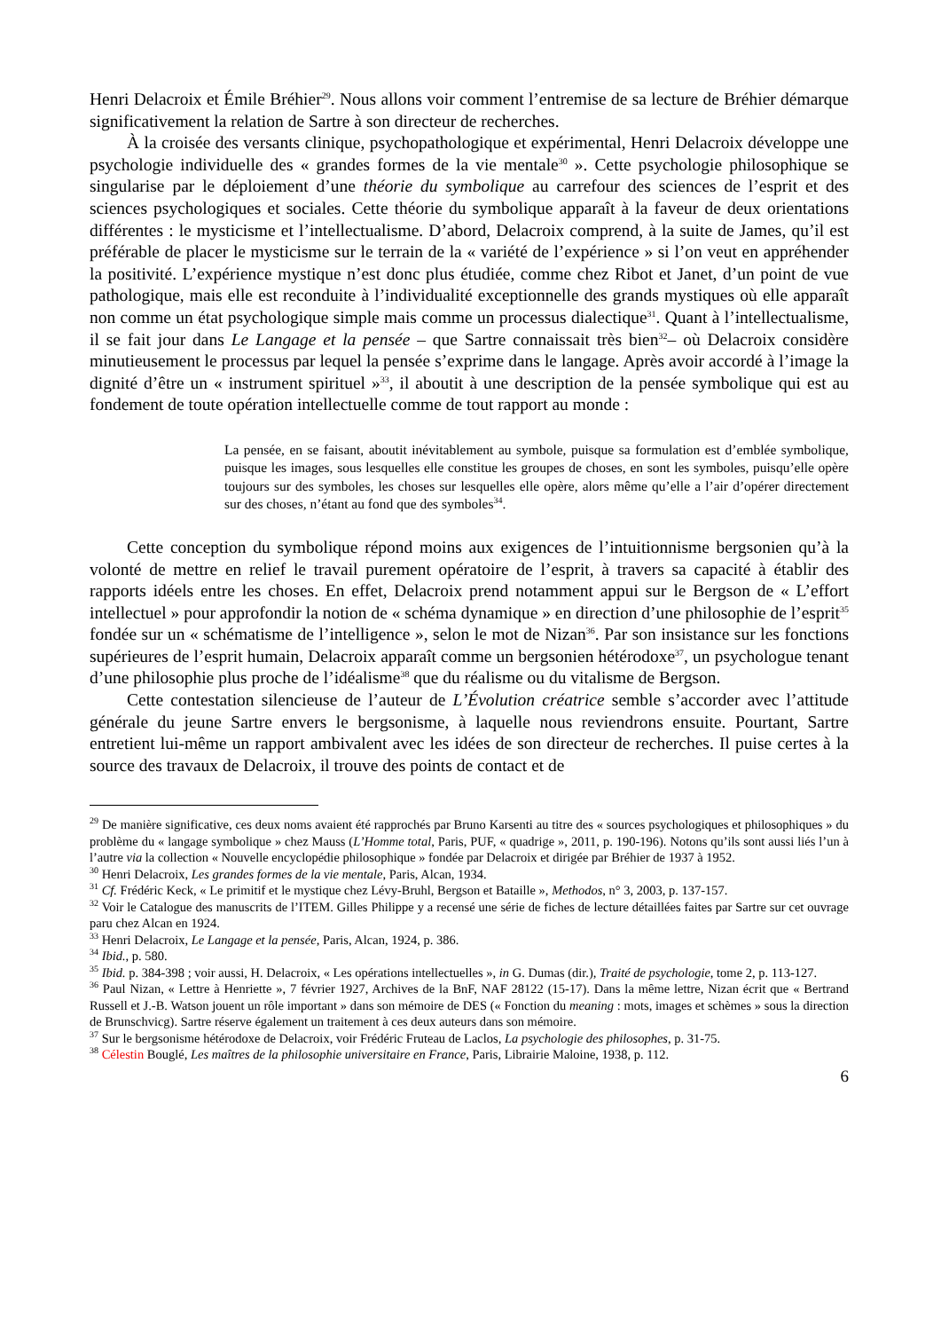Henri Delacroix et Émile Bréhier<sup>29</sup>. Nous allons voir comment l’entremise de sa lecture de Bréhier démarque significativement la relation de Sartre à son directeur de recherches.
À la croisée des versants clinique, psychopathologique et expérimental, Henri Delacroix développe une psychologie individuelle des « grandes formes de la vie mentale<sup>30</sup> ». Cette psychologie philosophique se singularise par le déploiement d’une théorie du symbolique au carrefour des sciences de l’esprit et des sciences psychologiques et sociales. Cette théorie du symbolique apparaît à la faveur de deux orientations différentes : le mysticisme et l’intellectualisme. D’abord, Delacroix comprend, à la suite de James, qu’il est préférable de placer le mysticisme sur le terrain de la « variété de l’expérience » si l’on veut en appréhender la positivité. L’expérience mystique n’est donc plus étudiée, comme chez Ribot et Janet, d’un point de vue pathologique, mais elle est reconduite à l’individualité exceptionnelle des grands mystiques où elle apparaît non comme un état psychologique simple mais comme un processus dialectique<sup>31</sup>. Quant à l’intellectualisme, il se fait jour dans Le Langage et la pensée – que Sartre connaissait très bien<sup>32</sup>– où Delacroix considère minutieusement le processus par lequel la pensée s’exprime dans le langage. Après avoir accordé à l’image la dignité d’être un « instrument spirituel »<sup>33</sup>, il aboutit à une description de la pensée symbolique qui est au fondement de toute opération intellectuelle comme de tout rapport au monde :
La pensée, en se faisant, aboutit inévitablement au symbole, puisque sa formulation est d’emblée symbolique, puisque les images, sous lesquelles elle constitue les groupes de choses, en sont les symboles, puisqu’elle opère toujours sur des symboles, les choses sur lesquelles elle opère, alors même qu’elle a l’air d’opérer directement sur des choses, n’étant au fond que des symboles<sup>34</sup>.
Cette conception du symbolique répond moins aux exigences de l’intuitionnisme bergsonien qu’à la volonté de mettre en relief le travail purement opératoire de l’esprit, à travers sa capacité à établir des rapports idéels entre les choses. En effet, Delacroix prend notamment appui sur le Bergson de « L’effort intellectuel » pour approfondir la notion de « schéma dynamique » en direction d’une philosophie de l’esprit<sup>35</sup> fondée sur un « schématisme de l’intelligence », selon le mot de Nizan<sup>36</sup>. Par son insistance sur les fonctions supérieures de l’esprit humain, Delacroix apparaît comme un bergsonien hétérodoxe<sup>37</sup>, un psychologue tenant d’une philosophie plus proche de l’idéalisme<sup>38</sup> que du réalisme ou du vitalisme de Bergson.
Cette contestation silencieuse de l’auteur de L’Évolution créatrice semble s’accorder avec l’attitude générale du jeune Sartre envers le bergsonisme, à laquelle nous reviendrons ensuite. Pourtant, Sartre entretient lui-même un rapport ambivalent avec les idées de son directeur de recherches. Il puise certes à la source des travaux de Delacroix, il trouve des points de contact et de
<sup>29</sup> De manière significative, ces deux noms avaient été rapprochés par Bruno Karsenti au titre des « sources psychologiques et philosophiques » du problème du « langage symbolique » chez Mauss (L’Homme total, Paris, PUF, « quadrige », 2011, p. 190-196). Notons qu’ils sont aussi liés l’un à l’autre via la collection « Nouvelle encyclopédie philosophique » fondée par Delacroix et dirigée par Bréhier de 1937 à 1952.
<sup>30</sup> Henri Delacroix, Les grandes formes de la vie mentale, Paris, Alcan, 1934.
<sup>31</sup> Cf. Frédéric Keck, « Le primitif et le mystique chez Lévy-Bruhl, Bergson et Bataille », Methodos, n° 3, 2003, p. 137-157.
<sup>32</sup> Voir le Catalogue des manuscrits de l’ITEM. Gilles Philippe y a recensé une série de fiches de lecture détaillées faites par Sartre sur cet ouvrage paru chez Alcan en 1924.
<sup>33</sup> Henri Delacroix, Le Langage et la pensée, Paris, Alcan, 1924, p. 386.
<sup>34</sup> Ibid., p. 580.
<sup>35</sup> Ibid. p. 384-398 ; voir aussi, H. Delacroix, « Les opérations intellectuelles », in G. Dumas (dir.), Traité de psychologie, tome 2, p. 113-127.
<sup>36</sup> Paul Nizan, « Lettre à Henriette », 7 février 1927, Archives de la BnF, NAF 28122 (15-17). Dans la même lettre, Nizan écrit que « Bertrand Russell et J.-B. Watson jouent un rôle important » dans son mémoire de DES (« Fonction du meaning : mots, images et schèmes » sous la direction de Brunschvicg). Sartre réserve également un traitement à ces deux auteurs dans son mémoire.
<sup>37</sup> Sur le bergsonisme hétérodoxe de Delacroix, voir Frédéric Fruteau de Laclos, La psychologie des philosophes, p. 31-75.
<sup>38</sup> Célestin Bouglé, Les maîtres de la philosophie universitaire en France, Paris, Librairie Maloine, 1938, p. 112.
6